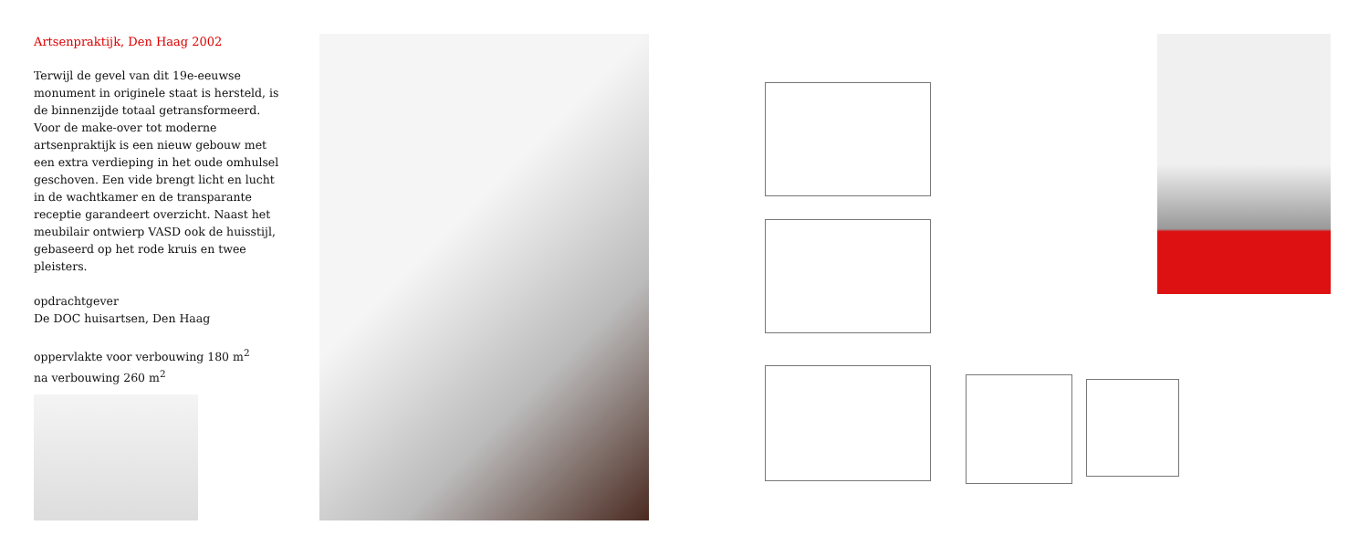Artsenpraktijk, Den Haag 2002
Terwijl de gevel van dit 19e-eeuwse monument in originele staat is hersteld, is de binnenzijde totaal getransformeerd. Voor de make-over tot moderne artsenpraktijk is een nieuw gebouw met een extra verdieping in het oude omhulsel geschoven. Een vide brengt licht en lucht in de wachtkamer en de transparante receptie garandeert overzicht. Naast het meubilair ontwierp VASD ook de huisstijl, gebaseerd op het rode kruis en twee pleisters.
opdrachtgever
De DOC huisartsen, Den Haag
oppervlakte voor verbouwing 180 m<sup>2</sup>
na verbouwing 260 m<sup>2</sup>